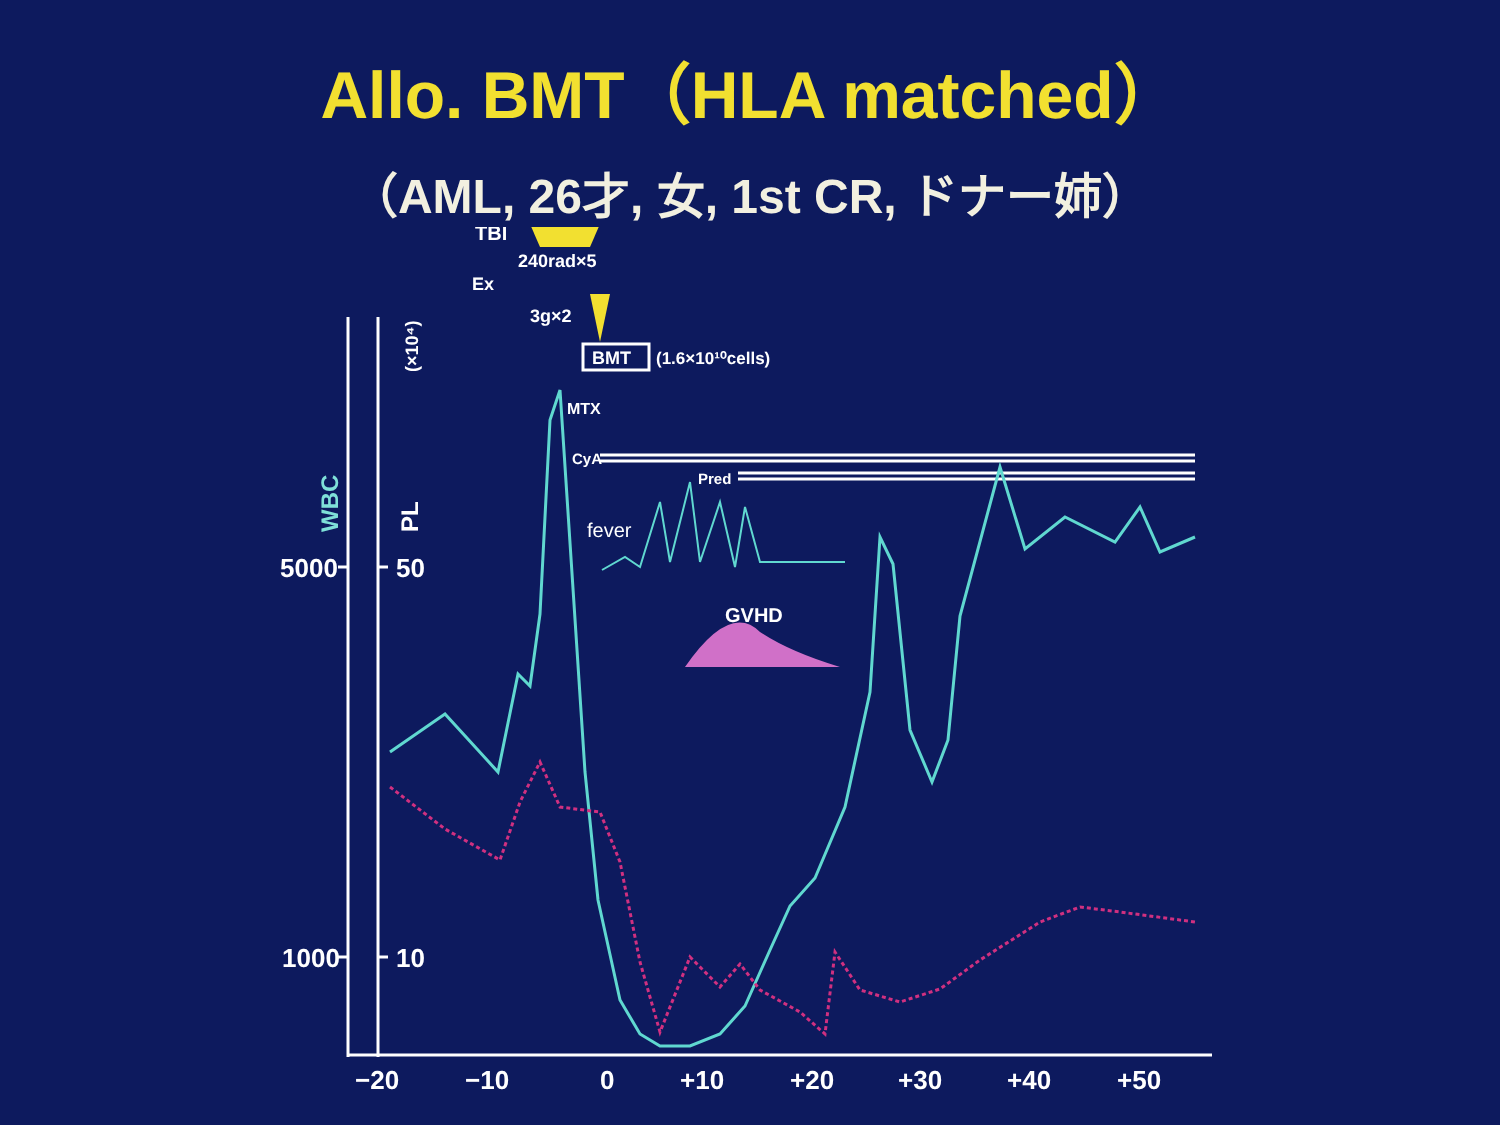Allo. BMT（HLA matched）
（AML, 26才, 女, 1st CR, ドナー姉）
5000
1000
50
10
−20
−10
0
+10
+20
+30
+40
+50
TBI
240rad×5
Ex
3g×2
BMT
(1.6×10¹⁰cells)
MTX
CyA
Pred
fever
GVHD
WBC
PL
(×10⁴)